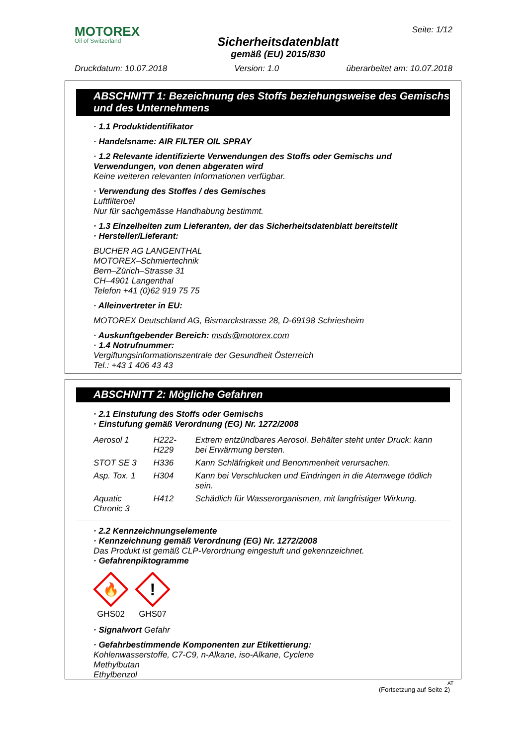MOTOREX
Oil of Switzerland
Sicherheitsdatenblatt
gemäß (EU) 2015/830
Seite: 1/12
Druckdatum: 10.07.2018 Version: 1.0 überarbeitet am: 10.07.2018
ABSCHNITT 1: Bezeichnung des Stoffs beziehungsweise des Gemischs und des Unternehmens
· 1.1 Produktidentifikator
· Handelsname: AIR FILTER OIL SPRAY
· 1.2 Relevante identifizierte Verwendungen des Stoffs oder Gemischs und Verwendungen, von denen abgeraten wird
Keine weiteren relevanten Informationen verfügbar.
· Verwendung des Stoffes / des Gemisches
Luftfilteroel
Nur für sachgemässe Handhabung bestimmt.
· 1.3 Einzelheiten zum Lieferanten, der das Sicherheitsdatenblatt bereitstellt
· Hersteller/Lieferant:
BUCHER AG LANGENTHAL
MOTOREX–Schmiertechnik
Bern–Zürich–Strasse 31
CH–4901 Langenthal
Telefon +41 (0)62 919 75 75
· Alleinvertreter in EU:
MOTOREX Deutschland AG, Bismarckstrasse 28, D-69198 Schriesheim
· Auskunftgebender Bereich: msds@motorex.com
· 1.4 Notrufnummer:
Vergiftungsinformationszentrale der Gesundheit Österreich
Tel.: +43 1 406 43 43
ABSCHNITT 2: Mögliche Gefahren
· 2.1 Einstufung des Stoffs oder Gemischs
· Einstufung gemäß Verordnung (EG) Nr. 1272/2008
| Aerosol 1 | H222-H229 | Extrem entzündbares Aerosol. Behälter steht unter Druck: kann bei Erwärmung bersten. |
| STOT SE 3 | H336 | Kann Schläfrigkeit und Benommenheit verursachen. |
| Asp. Tox. 1 | H304 | Kann bei Verschlucken und Eindringen in die Atemwege tödlich sein. |
| Aquatic Chronic 3 | H412 | Schädlich für Wasserorganismen, mit langfristiger Wirkung. |
· 2.2 Kennzeichnungselemente
· Kennzeichnung gemäß Verordnung (EG) Nr. 1272/2008
Das Produkt ist gemäß CLP-Verordnung eingestuft und gekennzeichnet.
· Gefahrenpiktogramme
🔥
GHS02
!
GHS07
· Signalwort Gefahr
· Gefahrbestimmende Komponenten zur Etikettierung:
Kohlenwasserstoffe, C7-C9, n-Alkane, iso-Alkane, Cyclene
Methylbutan
Ethylbenzol
(Fortsetzung auf Seite 2)
AT